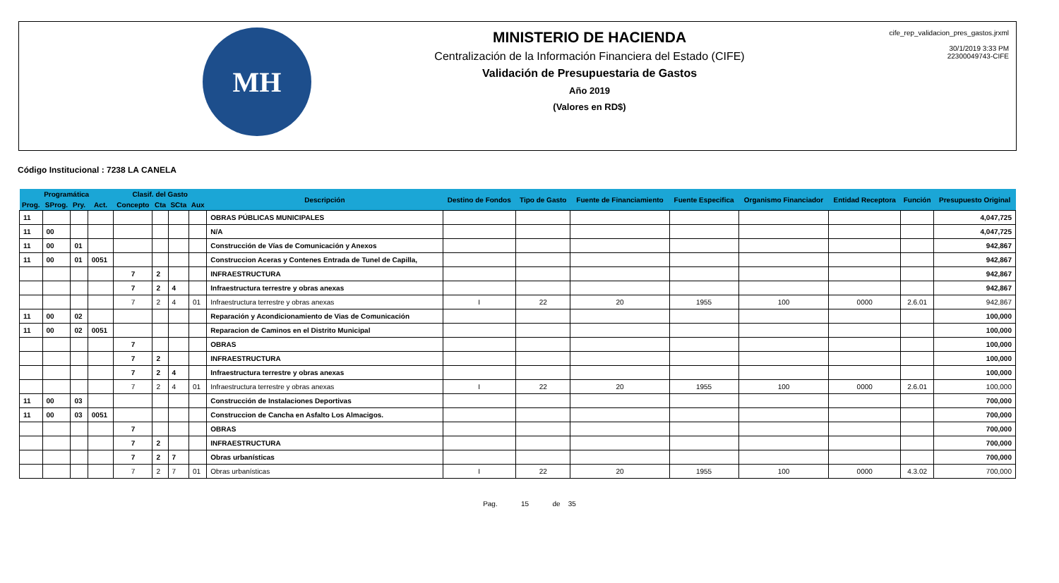MH
MINISTERIO DE HACIENDA
Centralización de la Información Financiera del Estado (CIFE)
Validación de Presupuestaria de Gastos
Año 2019
(Valores en RD$)
cife_rep_validacion_pres_gastos.jrxml
30/1/2019 3:33 PM
22300049743-CIFE
Código Institucional : 7238 LA CANELA
| Programática | | | | Clasif. del Gasto | | | | Descripción | Destino de Fondos | Tipo de Gasto | Fuente de Financiamiento | Fuente Especifica | Organismo Financiador | Entidad Receptora | Función | Presupuesto Original |
| --- | --- | --- | --- | --- | --- | --- | --- | --- | --- | --- | --- | --- | --- | --- | --- | --- |
| Prog. | SProg. | Pry. | Act. | Concepto | Cta | SCta | Aux | | | | | | | | | |
| 11 | | | | | | | | OBRAS PÚBLICAS MUNICIPALES | | | | | | | | 4,047,725 |
| 11 | 00 | | | | | | | N/A | | | | | | | | 4,047,725 |
| 11 | 00 | 01 | | | | | | Construcción de Vías de Comunicación y Anexos | | | | | | | | 942,867 |
| 11 | 00 | 01 | 0051 | | | | | Construccion Aceras y Contenes Entrada de Tunel de Capilla, | | | | | | | | 942,867 |
| | | | | 7 | 2 | | | INFRAESTRUCTURA | | | | | | | | 942,867 |
| | | | | 7 | 2 | 4 | | Infraestructura terrestre y obras anexas | | | | | | | | 942,867 |
| | | | | 7 | 2 | 4 | 01 | Infraestructura terrestre y obras anexas | I | 22 | 20 | 1955 | 100 | 0000 | 2.6.01 | 942,867 |
| 11 | 00 | 02 | | | | | | Reparación y Acondicionamiento de Vias de Comunicación | | | | | | | | 100,000 |
| 11 | 00 | 02 | 0051 | | | | | Reparacion de Caminos en el Distrito Municipal | | | | | | | | 100,000 |
| | | | | 7 | | | | OBRAS | | | | | | | | 100,000 |
| | | | | 7 | 2 | | | INFRAESTRUCTURA | | | | | | | | 100,000 |
| | | | | 7 | 2 | 4 | | Infraestructura terrestre y obras anexas | | | | | | | | 100,000 |
| | | | | 7 | 2 | 4 | 01 | Infraestructura terrestre y obras anexas | I | 22 | 20 | 1955 | 100 | 0000 | 2.6.01 | 100,000 |
| 11 | 00 | 03 | | | | | | Construcción de Instalaciones Deportivas | | | | | | | | 700,000 |
| 11 | 00 | 03 | 0051 | | | | | Construccion de Cancha en Asfalto Los Almacigos. | | | | | | | | 700,000 |
| | | | | 7 | | | | OBRAS | | | | | | | | 700,000 |
| | | | | 7 | 2 | | | INFRAESTRUCTURA | | | | | | | | 700,000 |
| | | | | 7 | 2 | 7 | | Obras urbanísticas | | | | | | | | 700,000 |
| | | | | 7 | 2 | 7 | 01 | Obras urbanísticas | I | 22 | 20 | 1955 | 100 | 0000 | 4.3.02 | 700,000 |
Pag. 15 de 35